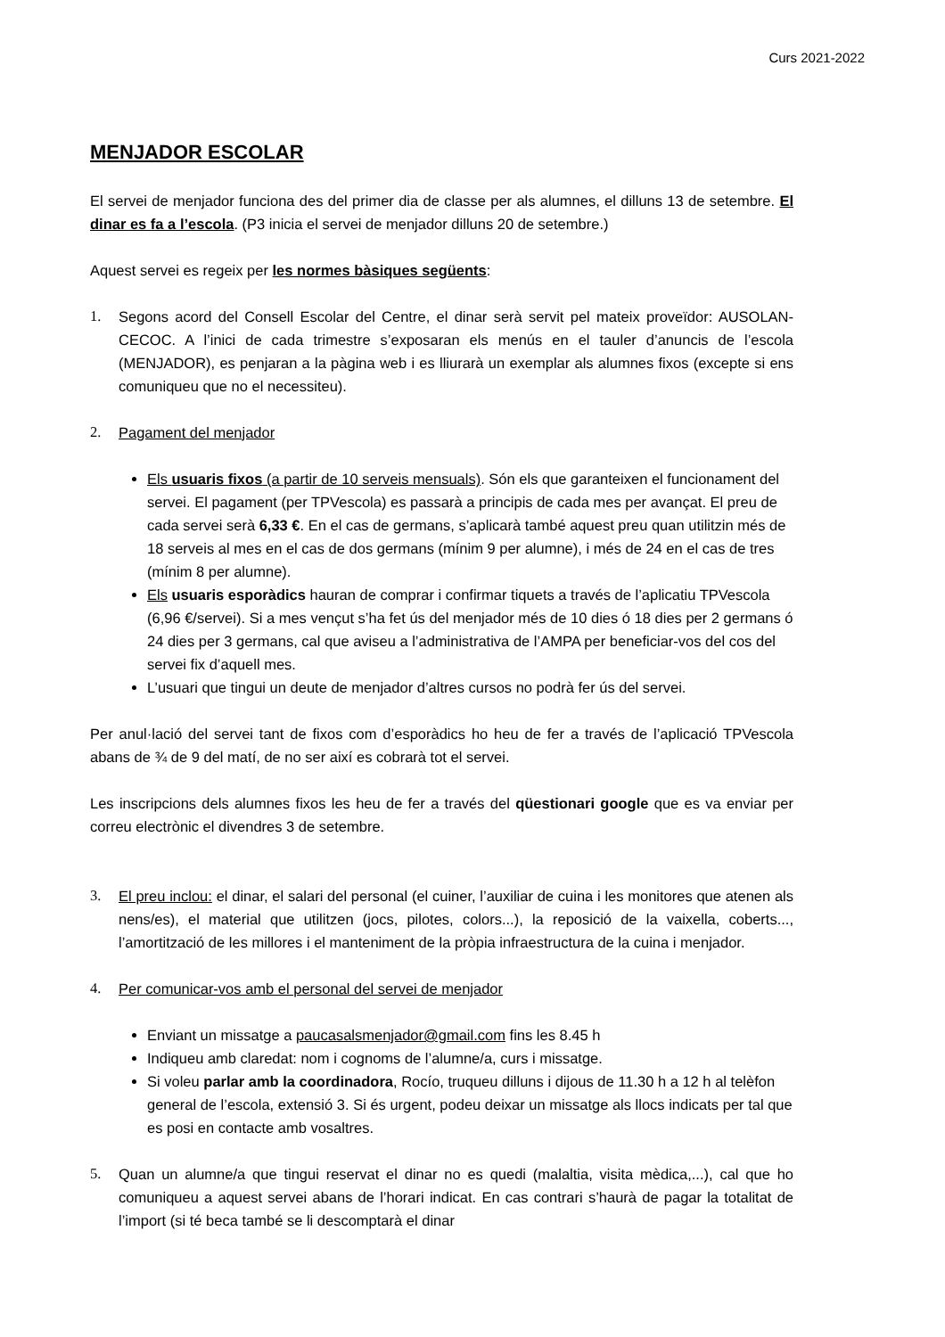Curs 2021-2022
MENJADOR ESCOLAR
El servei de menjador funciona des del primer dia de classe per als alumnes, el dilluns 13 de setembre. El dinar es fa a l’escola. (P3 inicia el servei de menjador dilluns 20 de setembre.)
Aquest servei es regeix per les normes bàsiques següents:
1. Segons acord del Consell Escolar del Centre, el dinar serà servit pel mateix proveïdor: AUSOLAN-CECOC. A l’inici de cada trimestre s’exposaran els menús en el tauler d’anuncis de l’escola (MENJADOR), es penjaran a la pàgina web i es lliurarà un exemplar als alumnes fixos (excepte si ens comuniqueu que no el necessiteu).
2. Pagament del menjador
Els usuaris fixos (a partir de 10 serveis mensuals). Són els que garanteixen el funcionament del servei. El pagament (per TPVescola) es passarà a principis de cada mes per avançat. El preu de cada servei serà 6,33 €. En el cas de germans, s’aplicarà també aquest preu quan utilitzin més de 18 serveis al mes en el cas de dos germans (mínim 9 per alumne), i més de 24 en el cas de tres (mínim 8 per alumne).
Els usuaris esporàdics hauran de comprar i confirmar tiquets a través de l’aplicatiu TPVescola (6,96 €/servei). Si a mes vençut s’ha fet ús del menjador més de 10 dies ó 18 dies per 2 germans ó 24 dies per 3 germans, cal que aviseu a l’administrativa de l’AMPA per beneficiar-vos del cos del servei fix d’aquell mes.
L’usuari que tingui un deute de menjador d’altres cursos no podrà fer ús del servei.
Per anul·lació del servei tant de fixos com d’esporàdics ho heu de fer a través de l’aplicació TPVescola abans de ¾ de 9 del matí, de no ser així es cobrarà tot el servei.
Les inscripcions dels alumnes fixos les heu de fer a través del qüestionari google que es va enviar per correu electrònic el divendres 3 de setembre.
3. El preu inclou: el dinar, el salari del personal (el cuiner, l’auxiliar de cuina i les monitores que atenen als nens/es), el material que utilitzen (jocs, pilotes, colors...), la reposició de la vaixella, coberts..., l’amortització de les millores i el manteniment de la pròpia infraestructura de la cuina i menjador.
4. Per comunicar-vos amb el personal del servei de menjador
Enviant un missatge a paucasalsmenjador@gmail.com fins les 8.45 h
Indiqueu amb claredat: nom i cognoms de l’alumne/a, curs i missatge.
Si voleu parlar amb la coordinadora, Rocío, truqueu dilluns i dijous de 11.30 h a 12 h al telèfon general de l’escola, extensió 3. Si és urgent, podeu deixar un missatge als llocs indicats per tal que es posi en contacte amb vosaltres.
5. Quan un alumne/a que tingui reservat el dinar no es quedi (malaltia, visita mèdica,...), cal que ho comuniqueu a aquest servei abans de l’horari indicat. En cas contrari s’haurà de pagar la totalitat de l’import (si té beca també se li descomptarà el dinar